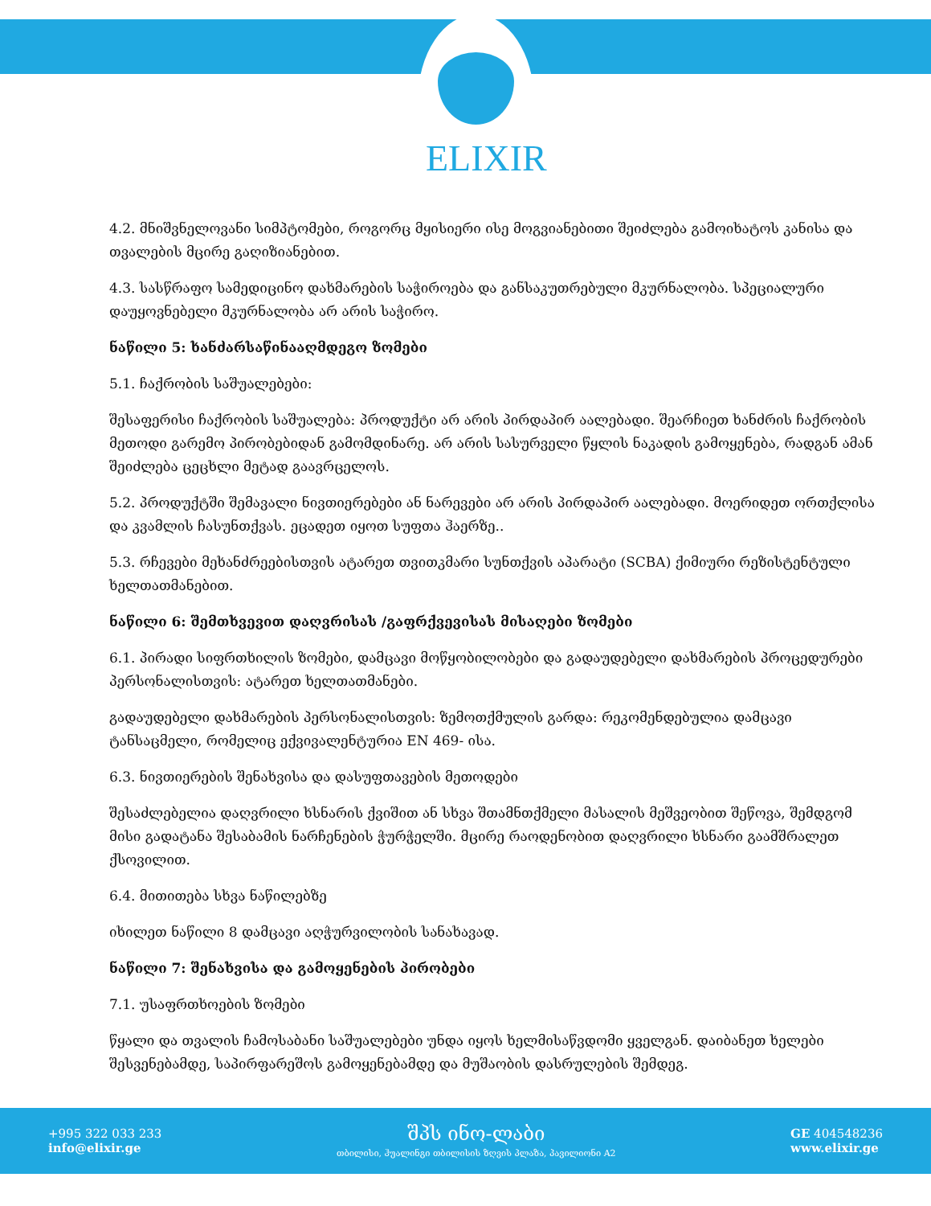ELIXIR
4.2. მნიშვნელოვანი სიმპტომები, როგორც მყისიერი ისე მოგვიანებითი შეიძლება გამოიხატოს კანისა და თვალების მცირე გაღიზიანებით.
4.3. სასწრაფო სამედიცინო დახმარების საჭიროება და განსაკუთრებული მკურნალობა. სპეციალური დაუყოვნებელი მკურნალობა არ არის საჭირო.
ნაწილი 5: ხანძარსაწინააღმდეგო ზომები
5.1. ჩაქრობის საშუალებები:
შესაფერისი ჩაქრობის საშუალება: პროდუქტი არ არის პირდაპირ აალებადი. შეარჩიეთ ხანძრის ჩაქრობის მეთოდი გარემო პირობებიდან გამომდინარე. არ არის სასურველი წყლის ნაკადის გამოყენება, რადგან ამან შეიძლება ცეცხლი მეტად გაავრცელოს.
5.2. პროდუქტში შემავალი ნივთიერებები ან ნარევები არ არის პირდაპირ აალებადი. მოერიდეთ ორთქლისა და კვამლის ჩასუნთქვას. ეცადეთ იყოთ სუფთა ჰაერზე..
5.3. რჩევები მეხანძრეებისთვის ატარეთ თვითკმარი სუნთქვის აპარატი (SCBA) ქიმიური რეზისტენტული ხელთათმანებით.
ნაწილი 6: შემთხვევით დაღვრისას /გაფრქვევისას მისაღები ზომები
6.1. პირადი სიფრთხილის ზომები, დამცავი მოწყობილობები და გადაუდებელი დახმარების პროცედურები პერსონალისთვის: ატარეთ ხელთათმანები.
გადაუდებელი დახმარების პერსონალისთვის: ზემოთქმულის გარდა: რეკომენდებულია დამცავი ტანსაცმელი, რომელიც ექვივალენტურია EN 469- ისა.
6.3. ნივთიერების შენახვისა და დასუფთავების მეთოდები
შესაძლებელია დაღვრილი ხსნარის ქვიშით ან სხვა შთამნთქმელი მასალის მეშვეობით შეწოვა, შემდგომ მისი გადატანა შესაბამის ნარჩენების ჭურჭელში. მცირე რაოდენობით დაღვრილი ხსნარი გაამშრალეთ ქსოვილით.
6.4. მითითება სხვა ნაწილებზე
იხილეთ ნაწილი 8 დამცავი აღჭურვილობის სანახავად.
ნაწილი 7: შენახვისა და გამოყენების პირობები
7.1. უსაფრთხოების ზომები
წყალი და თვალის ჩამოსაბანი საშუალებები უნდა იყოს ხელმისაწვდომი ყველგან. დაიბანეთ ხელები შესვენებამდე, საპირფარეშოს გამოყენებამდე და მუშაობის დასრულების შემდეგ.
+995 322 033 233
info@elixir.ge
შპს ინო-ლაბი
თბილისი, ჰუალინგი თბილისის ზღვის პლაზა, პავილიონი A2
GE 404548236
www.elixir.ge